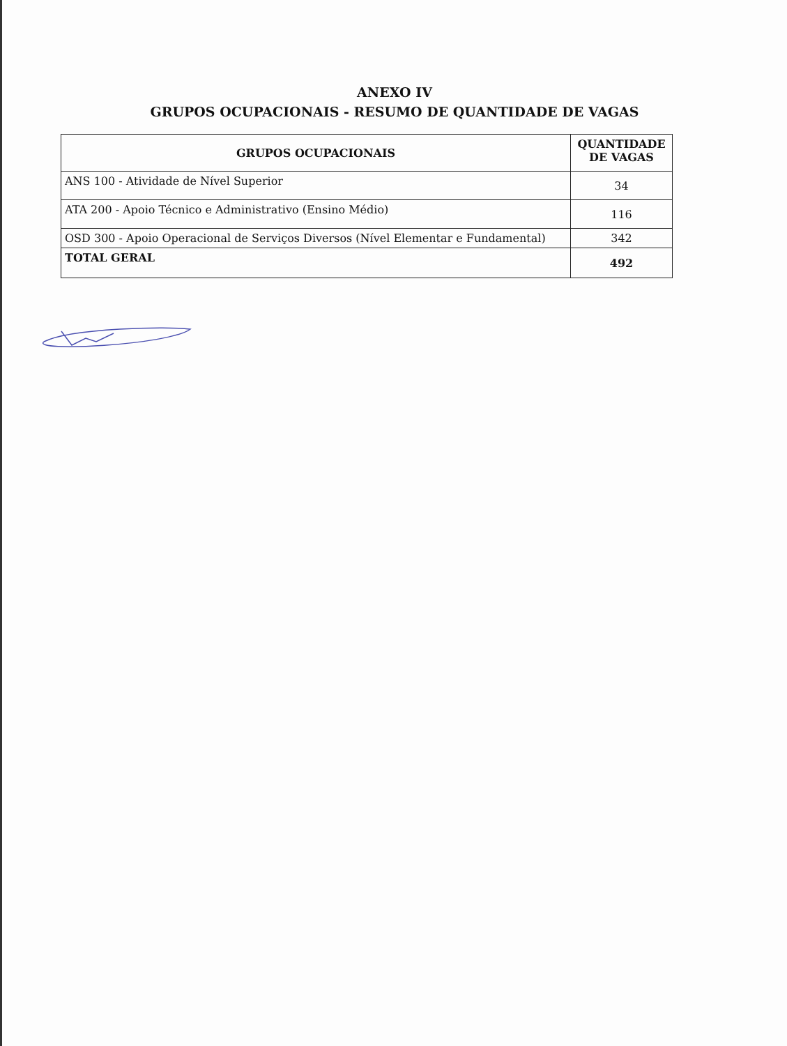ANEXO IV
GRUPOS OCUPACIONAIS - RESUMO DE QUANTIDADE DE VAGAS
| GRUPOS OCUPACIONAIS | QUANTIDADE DE VAGAS |
| --- | --- |
| ANS 100 - Atividade de Nível Superior | 34 |
| ATA 200 - Apoio Técnico e Administrativo (Ensino Médio) | 116 |
| OSD 300 - Apoio Operacional de Serviços Diversos (Nível Elementar e Fundamental) | 342 |
| TOTAL GERAL | 492 |